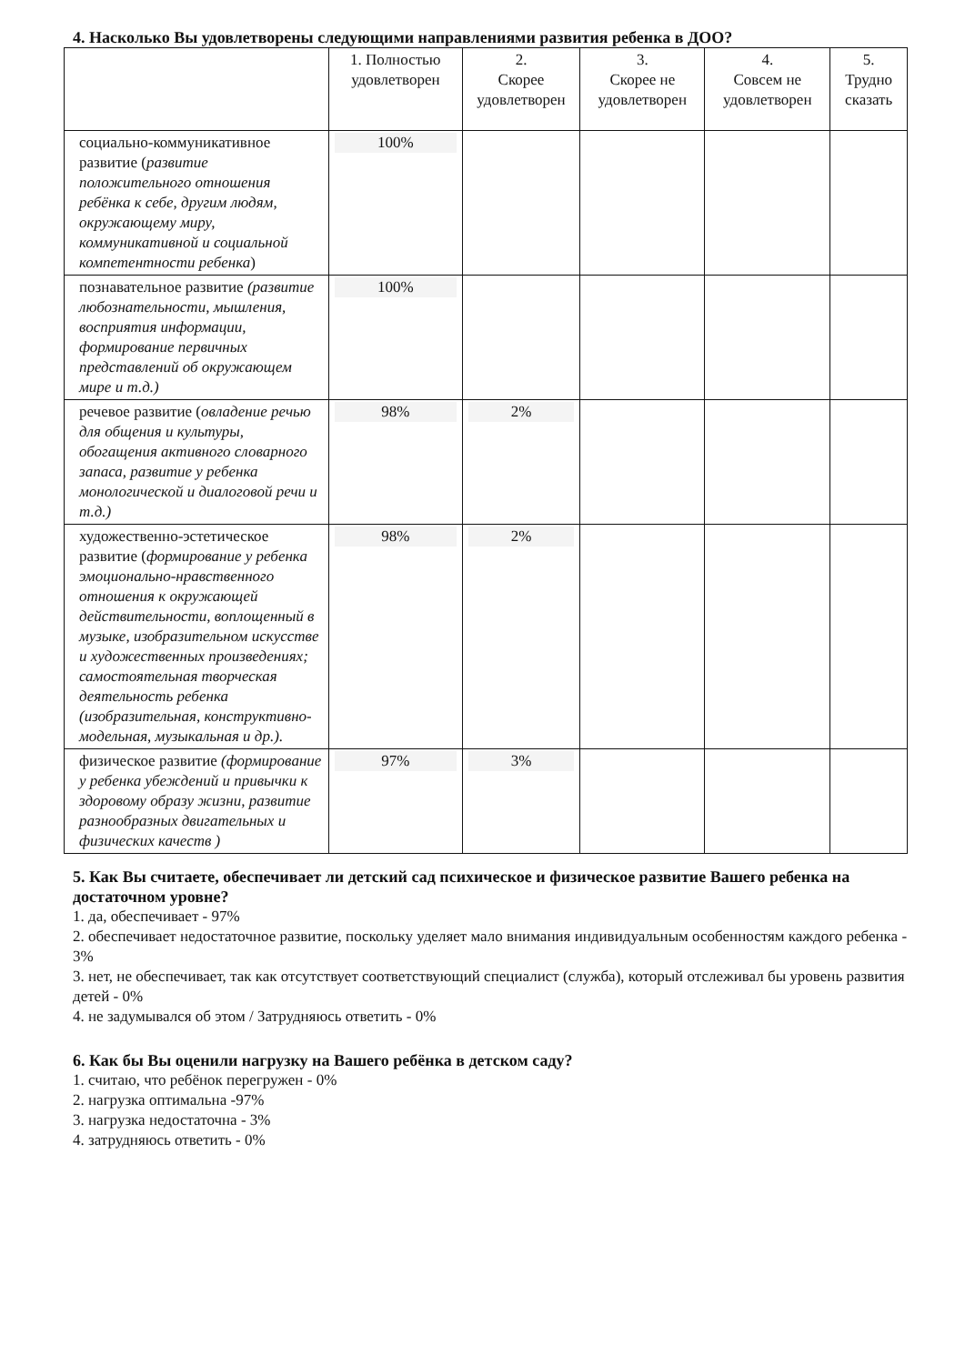4. Насколько Вы удовлетворены следующими направлениями развития ребенка в ДОО?
| | 1. Полностью удовлетворен | 2. Скорее удовлетворен | 3. Скорее не удовлетворен | 4. Совсем не удовлетворен | 5. Трудно сказать |
| --- | --- | --- | --- | --- | --- |
| социально-коммуникативное развитие ( развитие положительного отношения ребёнка к себе, другим людям, окружающему миру, коммуникативной и социальной компетентности ребенка ) | 100% | | | | |
| познавательное развитие (развитие любознательности, мышления, восприятия информации, формирование первичных представлений об окружающем мире и т.д.) | 100% | | | | |
| речевое развитие ( овладение речью для общения и культуры, обогащения активного словарного запаса, развитие у ребенка монологической и диалоговой речи и т.д.) | 98% | 2% | | | |
| художественно-эстетическое развитие ( формирование у ребенка эмоционально-нравственного отношения к окружающей действительности, воплощенный в музыке, изобразительном искусстве и художественных произведениях; самостоятельная творческая деятельность ребенка (изобразительная, конструктивно-модельная, музыкальная и др.). | 98% | 2% | | | |
| физическое развитие (формирование у ребенка убеждений и привычки к здоровому образу жизни, развитие разнообразных двигательных и физических качеств ) | 97% | 3% | | | |
5. Как Вы считаете, обеспечивает ли детский сад психическое и физическое развитие Вашего ребенка на достаточном уровне?
1. да, обеспечивает - 97%
2. обеспечивает недостаточное развитие, поскольку уделяет мало внимания индивидуальным особенностям каждого ребенка - 3%
3. нет, не обеспечивает, так как отсутствует соответствующий специалист (служба), который отслеживал бы уровень развития детей - 0%
4. не задумывался об этом / Затрудняюсь ответить - 0%
6. Как бы Вы оценили нагрузку на Вашего ребёнка в детском саду?
1. считаю, что ребёнок перегружен - 0%
2. нагрузка оптимальна -97%
3. нагрузка недостаточна - 3%
4. затрудняюсь ответить - 0%